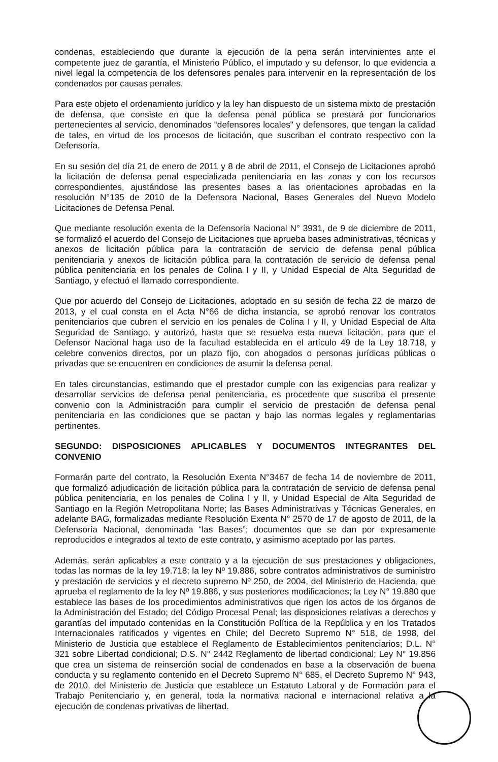condenas, estableciendo que durante la ejecución de la pena serán intervinientes ante el competente juez de garantía, el Ministerio Público, el imputado y su defensor, lo que evidencia a nivel legal la competencia de los defensores penales para intervenir en la representación de los condenados por causas penales.
Para este objeto el ordenamiento jurídico y la ley han dispuesto de un sistema mixto de prestación de defensa, que consiste en que la defensa penal pública se prestará por funcionarios pertenecientes al servicio, denominados “defensores locales" y defensores, que tengan la calidad de tales, en virtud de los procesos de licitación, que suscriban el contrato respectivo con la Defensoría.
En su sesión del día 21 de enero de 2011 y 8 de abril de 2011, el Consejo de Licitaciones aprobó la licitación de defensa penal especializada penitenciaria en las zonas y con los recursos correspondientes, ajustándose las presentes bases a las orientaciones aprobadas en la resolución N°135 de 2010 de la Defensora Nacional, Bases Generales del Nuevo Modelo Licitaciones de Defensa Penal.
Que mediante resolución exenta de la Defensoría Nacional N° 3931, de 9 de diciembre de 2011, se formalizó el acuerdo del Consejo de Licitaciones que aprueba bases administrativas, técnicas y anexos de licitación pública para la contratación de servicio de defensa penal pública penitenciaria y anexos de licitación pública para la contratación de servicio de defensa penal pública penitenciaria en los penales de Colina I y II, y Unidad Especial de Alta Seguridad de Santiago, y efectuó el llamado correspondiente.
Que por acuerdo del Consejo de Licitaciones, adoptado en su sesión de fecha 22 de marzo de 2013, y el cual consta en el Acta N°66 de dicha instancia, se aprobó renovar los contratos penitenciarios que cubren el servicio en los penales de Colina I y II, y Unidad Especial de Alta Seguridad de Santiago, y autorizó, hasta que se resuelva esta nueva licitación, para que el Defensor Nacional haga uso de la facultad establecida en el artículo 49 de la Ley 18.718, y celebre convenios directos, por un plazo fijo, con abogados o personas jurídicas públicas o privadas que se encuentren en condiciones de asumir la defensa penal.
En tales circunstancias, estimando que el prestador cumple con las exigencias para realizar y desarrollar servicios de defensa penal penitenciaria, es procedente que suscriba el presente convenio con la Administración para cumplir el servicio de prestación de defensa penal penitenciaria en las condiciones que se pactan y bajo las normas legales y reglamentarias pertinentes.
SEGUNDO: DISPOSICIONES APLICABLES Y DOCUMENTOS INTEGRANTES DEL CONVENIO
Formarán parte del contrato, la Resolución Exenta N°3467 de fecha 14 de noviembre de 2011, que formalizó adjudicación de licitación pública para la contratación de servicio de defensa penal pública penitenciaria, en los penales de Colina I y II, y Unidad Especial de Alta Seguridad de Santiago en la Región Metropolitana Norte; las Bases Administrativas y Técnicas Generales, en adelante BAG, formalizadas mediante Resolución Exenta N° 2570 de 17 de agosto de 2011, de la Defensoría Nacional, denominada “las Bases”; documentos que se dan por expresamente reproducidos e integrados al texto de este contrato, y asimismo aceptado por las partes.
Además, serán aplicables a este contrato y a la ejecución de sus prestaciones y obligaciones, todas las normas de la ley 19.718; la ley Nº 19.886, sobre contratos administrativos de suministro y prestación de servicios y el decreto supremo Nº 250, de 2004, del Ministerio de Hacienda, que aprueba el reglamento de la ley Nº 19.886, y sus posteriores modificaciones; la Ley N° 19.880 que establece las bases de los procedimientos administrativos que rigen los actos de los órganos de la Administración del Estado; del Código Procesal Penal; las disposiciones relativas a derechos y garantías del imputado contenidas en la Constitución Política de la República y en los Tratados Internacionales ratificados y vigentes en Chile; del Decreto Supremo N° 518, de 1998, del Ministerio de Justicia que establece el Reglamento de Establecimientos penitenciarios; D.L. N° 321 sobre Libertad condicional; D.S. N° 2442 Reglamento de libertad condicional; Ley N° 19.856 que crea un sistema de reinserción social de condenados en base a la observación de buena conducta y su reglamento contenido en el Decreto Supremo N° 685, el Decreto Supremo N° 943, de 2010, del Ministerio de Justicia que establece un Estatuto Laboral y de Formación para el Trabajo Penitenciario y, en general, toda la normativa nacional e internacional relativa a la ejecución de condenas privativas de libertad.